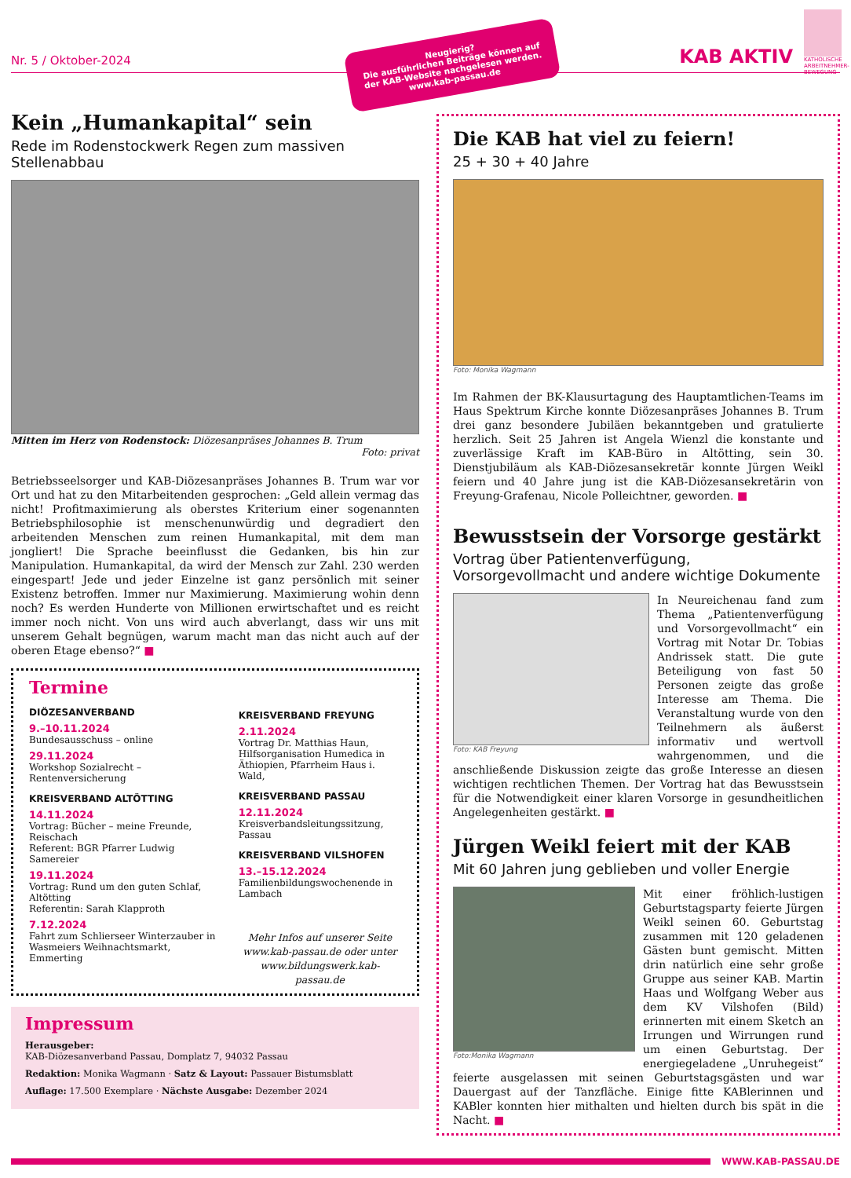KATHOLISCHE ARBEITNEHMER-BEWEGUNG
Nr. 5 / Oktober-2024
KAB AKTIV
Neugierig?
Die ausführlichen Beiträge können auf der KAB-Website nachgelesen werden.
www.kab-passau.de
Kein „Humankapital“ sein
Rede im Rodenstockwerk Regen zum massiven Stellenabbau
Mitten im Herz von Rodenstock: Diözesanpräses Johannes B. Trum
Foto: privat
Betriebsseelsorger und KAB-Diözesanpräses Johannes B. Trum war vor Ort und hat zu den Mitarbeitenden gesprochen: „Geld allein vermag das nicht! Profitmaximierung als oberstes Kriterium einer sogenannten Betriebsphilosophie ist menschenunwürdig und degradiert den arbeitenden Menschen zum reinen Humankapital, mit dem man jongliert! Die Sprache beeinflusst die Gedanken, bis hin zur Manipulation. Humankapital, da wird der Mensch zur Zahl. 230 werden eingespart! Jede und jeder Einzelne ist ganz persönlich mit seiner Existenz betroffen. Immer nur Maximierung. Maximierung wohin denn noch? Es werden Hunderte von Millionen erwirtschaftet und es reicht immer noch nicht. Von uns wird auch abverlangt, dass wir uns mit unserem Gehalt begnügen, warum macht man das nicht auch auf der oberen Etage ebenso?“ ■
Termine
DIÖZESANVERBAND
9.–10.11.2024
Bundesausschuss – online
29.11.2024
Workshop Sozialrecht – Rentenversicherung
KREISVERBAND ALTÖTTING
14.11.2024
Vortrag: Bücher – meine Freunde, Reischach
Referent: BGR Pfarrer Ludwig Samereier
19.11.2024
Vortrag: Rund um den guten Schlaf, Altötting
Referentin: Sarah Klapproth
7.12.2024
Fahrt zum Schlierseer Winterzauber in Wasmeiers Weihnachtsmarkt, Emmerting
KREISVERBAND FREYUNG
2.11.2024
Vortrag Dr. Matthias Haun, Hilfsorganisation Humedica in Äthiopien, Pfarrheim Haus i. Wald,
KREISVERBAND PASSAU
12.11.2024
Kreisverbandsleitungssitzung, Passau
KREISVERBAND VILSHOFEN
13.–15.12.2024
Familienbildungswochenende in Lambach
Mehr Infos auf unserer Seite www.kab-passau.de oder unter www.bildungswerk.kab-passau.de
Impressum
Herausgeber:
KAB-Diözesanverband Passau, Domplatz 7, 94032 Passau
Redaktion: Monika Wagmann · Satz & Layout: Passauer Bistumsblatt
Auflage: 17.500 Exemplare · Nächste Ausgabe: Dezember 2024
Die KAB hat viel zu feiern!
25 + 30 + 40 Jahre
Foto: Monika Wagmann
Im Rahmen der BK-Klausurtagung des Hauptamtlichen-Teams im Haus Spektrum Kirche konnte Diözesanpräses Johannes B. Trum drei ganz besondere Jubiläen bekanntgeben und gratulierte herzlich. Seit 25 Jahren ist Angela Wienzl die konstante und zuverlässige Kraft im KAB-Büro in Altötting, sein 30. Dienstjubiläum als KAB-Diözesansekretär konnte Jürgen Weikl feiern und 40 Jahre jung ist die KAB-Diözesansekretärin von Freyung-Grafenau, Nicole Polleichtner, geworden. ■
Bewusstsein der Vorsorge gestärkt
Vortrag über Patientenverfügung, Vorsorgevollmacht und andere wichtige Dokumente
Foto: KAB Freyung
In Neureichenau fand zum Thema „Patientenverfügung und Vorsorgevollmacht“ ein Vortrag mit Notar Dr. Tobias Andrissek statt. Die gute Beteiligung von fast 50 Personen zeigte das große Interesse am Thema. Die Veranstaltung wurde von den Teilnehmern als äußerst informativ und wertvoll wahrgenommen, und die anschließende Diskussion zeigte das große Interesse an diesen wichtigen rechtlichen Themen. Der Vortrag hat das Bewusstsein für die Notwendigkeit einer klaren Vorsorge in gesundheitlichen Angelegenheiten gestärkt. ■
Jürgen Weikl feiert mit der KAB
Mit 60 Jahren jung geblieben und voller Energie
Foto:Monika Wagmann
Mit einer fröhlich-lustigen Geburtstagsparty feierte Jürgen Weikl seinen 60. Geburtstag zusammen mit 120 geladenen Gästen bunt gemischt. Mitten drin natürlich eine sehr große Gruppe aus seiner KAB. Martin Haas und Wolfgang Weber aus dem KV Vilshofen (Bild) erinnerten mit einem Sketch an Irrungen und Wirrungen rund um einen Geburtstag. Der energiegeladene „Unruhegeist“ feierte ausgelassen mit seinen Geburtstagsgästen und war Dauergast auf der Tanzfläche. Einige fitte KABlerinnen und KABler konnten hier mithalten und hielten durch bis spät in die Nacht. ■
WWW.KAB-PASSAU.DE